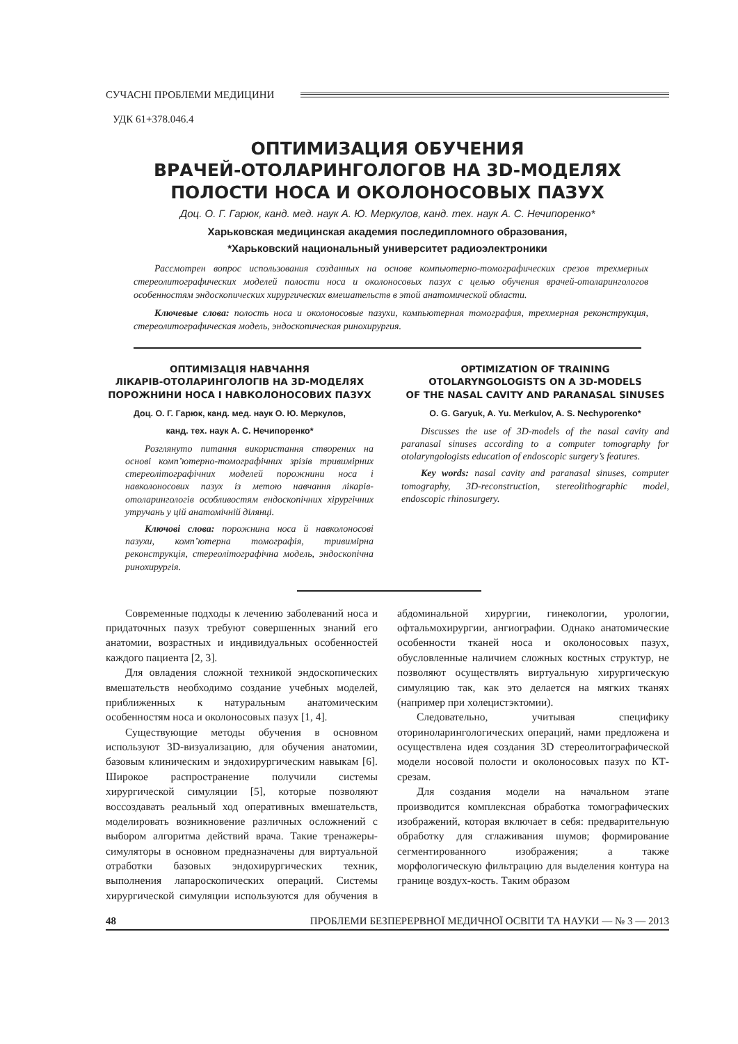СУЧАСНІ ПРОБЛЕМИ МЕДИЦИНИ
УДК 61+378.046.4
ОПТИМИЗАЦИЯ ОБУЧЕНИЯ
ВРАЧЕЙ-ОТОЛАРИНГОЛОГОВ НА 3D-МОДЕЛЯХ
ПОЛОСТИ НОСА И ОКОЛОНОСОВЫХ ПАЗУХ
Доц. О. Г. Гарюк, канд. мед. наук А. Ю. Меркулов, канд. тех. наук А. С. Нечипоренко*
Харьковская медицинская академия последипломного образования,
*Харьковский национальный университет радиоэлектроники
Рассмотрен вопрос использования созданных на основе компьютерно-томографических срезов трехмерных стереолитографических моделей полости носа и околоносовых пазух с целью обучения врачей-отоларингологов особенностям эндоскопических хирургических вмешательств в этой анатомической области.
Ключевые слова: полость носа и околоносовые пазухи, компьютерная томография, трехмерная реконструкция, стереолитографическая модель, эндоскопическая ринохирургия.
ОПТИМІЗАЦІЯ НАВЧАННЯ
ЛІКАРІВ-ОТОЛАРИНГОЛОГІВ НА 3D-МОДЕЛЯХ
ПОРОЖНИНИ НОСА І НАВКОЛОНОСОВИХ ПАЗУХ
Доц. О. Г. Гарюк, канд. мед. наук О. Ю. Меркулов,
канд. тех. наук А. С. Нечипоренко*
Розглянуто питання використання створених на основі комп’ютерно-томографічних зрізів тривимірних стереолітографічних моделей порожнини носа і навколоносових пазух із метою навчання лікарів-отоларингологів особливостям ендоскопічних хірургічних утручань у цій анатомічній ділянці.
Ключові слова: порожнина носа й навколоносові пазухи, комп’ютерна томографія, тривимірна реконструкція, стереолітографічна модель, эндоскопічна ринохирургія.
OPTIMIZATION OF TRAINING
OTOLARYNGOLOGISTS ON A 3D-MODELS
OF THE NASAL CAVITY AND PARANASAL SINUSES
O. G. Garyuk, A. Yu. Merkulov, A. S. Nechyporenko*
Discusses the use of 3D-models of the nasal cavity and paranasal sinuses according to a computer tomography for otolaryngologists education of endoscopic surgery’s features.
Key words: nasal cavity and paranasal sinuses, computer tomography, 3D-reconstruction, stereolithographic model, endoscopic rhinosurgery.
Современные подходы к лечению заболеваний носа и придаточных пазух требуют совершенных знаний его анатомии, возрастных и индивидуальных особенностей каждого пациента [2, 3].
Для овладения сложной техникой эндоскопических вмешательств необходимо создание учебных моделей, приближенных к натуральным анатомическим особенностям носа и околоносовых пазух [1, 4].
Существующие методы обучения в основном используют 3D-визуализацию, для обучения анатомии, базовым клиническим и эндохирургическим навыкам [6]. Широкое распространение получили системы хирургической симуляции [5], которые позволяют воссоздавать реальный ход оперативных вмешательств, моделировать возникновение различных осложнений с выбором алгоритма действий врача. Такие тренажеры-симуляторы в основном предназначены для виртуальной отработки базовых эндохирургических техник, выполнения лапароскопических операций. Системы хирургической симуляции используются для обучения в абдоминальной хирургии, гинекологии, урологии, офтальмохирургии, ангиографии. Однако анатомические особенности тканей носа и околоносовых пазух, обусловленные наличием сложных костных структур, не позволяют осуществлять виртуальную хирургическую симуляцию так, как это делается на мягких тканях (например при холецистэктомии).
Следовательно, учитывая специфику оториноларингологических операций, нами предложена и осуществлена идея создания 3D стереолитографической модели носовой полости и околоносовых пазух по КТ-срезам.
Для создания модели на начальном этапе производится комплексная обработка томографических изображений, которая включает в себя: предварительную обработку для сглаживания шумов; формирование сегментированного изображения; а также морфологическую фильтрацию для выделения контура на границе воздух-кость. Таким образом
48 ПРОБЛЕМИ БЕЗПЕРЕРВНОЇ МЕДИЧНОЇ ОСВІТИ ТА НАУКИ — № 3 — 2013